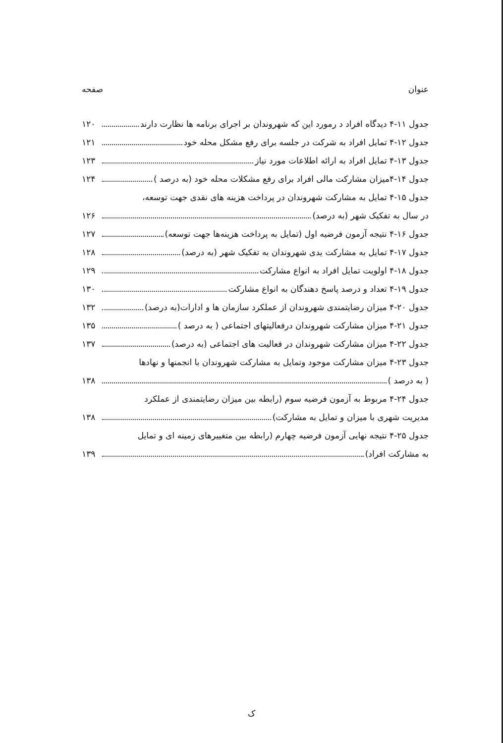عنوان صفحه
جدول ۱۱-۴ دیدگاه افراد د رمورد این که شهروندان بر اجرای برنامه ها نظارت دارند ۱۲۰
جدول ۱۲-۴ تمایل افراد به شرکت در جلسه برای رفع مشکل محله خود ۱۲۱
جدول ۱۳-۴ تمایل افراد به ارائه اطلاعات مورد نیاز ۱۲۳
جدول ۱۴-۴میزان مشارکت مالی افراد برای رفع مشکلات محله خود (به درصد ) ۱۲۴
جدول ۱۵-۴ تمایل به مشارکت شهروندان در پرداخت هزینه های نقدی جهت توسعه،
در سال به تفکیک شهر (به درصد) ۱۲۶
جدول ۱۶-۴ نتیجه آزمون فرضیه اول (تمایل به پرداخت هزینه‌ها جهت توسعه) ۱۲۷
جدول ۱۷-۴ تمایل به مشارکت یدی شهروندان به تفکیک شهر (به درصد) ۱۲۸
جدول ۱۸-۴ اولویت تمایل افراد به انواع مشارکت ۱۲۹
جدول ۱۹-۴ تعداد و درصد پاسخ دهندگان به انواع مشارکت ۱۳۰
جدول ۲۰-۴ میزان رضایتمندی شهروندان از عملکرد سازمان ها و ادارات(به درصد) ۱۳۲
جدول ۲۱-۴ میزان مشارکت شهروندان درفعالیتهای اجتماعی ( به درصد ) ۱۳۵
جدول ۲۲-۴ میزان مشارکت شهروندان در فعالیت های اجتماعی (به درصد) ۱۳۷
جدول ۲۳-۴ میزان مشارکت موجود وتمایل به مشارکت شهروندان با انجمنها و نهادها
( به درصد ) ۱۳۸
جدول ۲۴-۴ مربوط به آزمون فرضیه سوم (رابطه بین میزان رضایتمندی از عملکرد
مدیریت شهری با میزان و تمایل به مشارکت) ۱۳۸
جدول ۲۵-۴ نتیجه نهایی آزمون فرضیه چهارم (رابطه بین متغییرهای زمینه ای و تمایل
به مشارکت افراد) ۱۳۹
ک